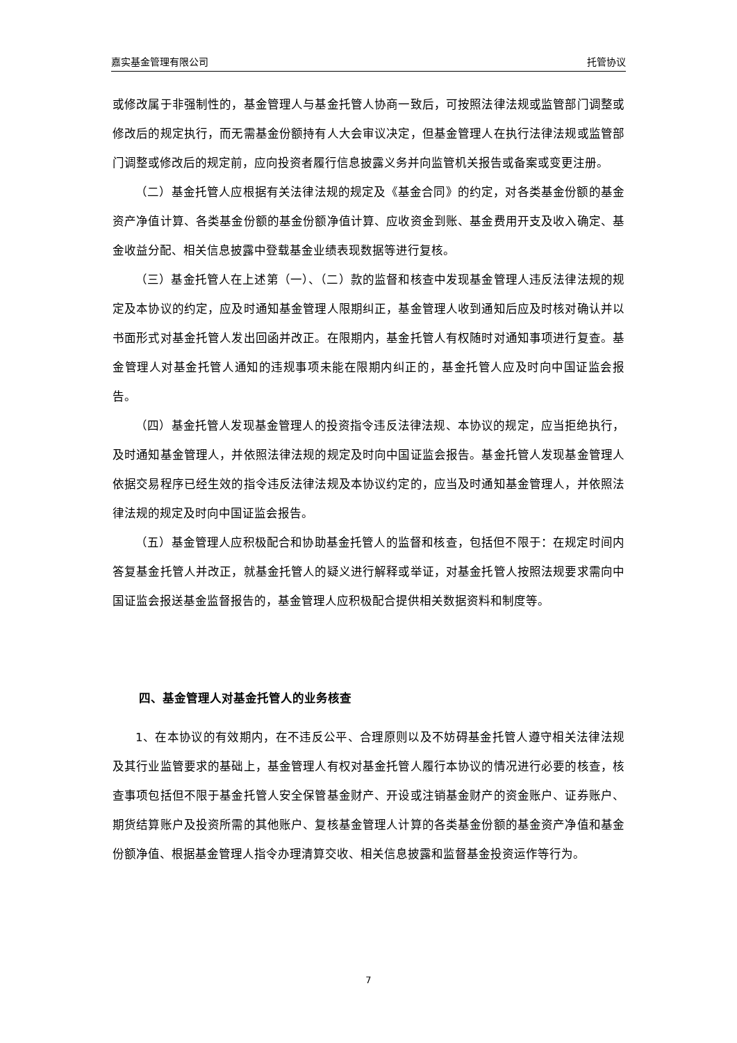嘉实基金管理有限公司 托管协议
或修改属于非强制性的，基金管理人与基金托管人协商一致后，可按照法律法规或监管部门调整或修改后的规定执行，而无需基金份额持有人大会审议决定，但基金管理人在执行法律法规或监管部门调整或修改后的规定前，应向投资者履行信息披露义务并向监管机关报告或备案或变更注册。
（二）基金托管人应根据有关法律法规的规定及《基金合同》的约定，对各类基金份额的基金资产净值计算、各类基金份额的基金份额净值计算、应收资金到账、基金费用开支及收入确定、基金收益分配、相关信息披露中登载基金业绩表现数据等进行复核。
（三）基金托管人在上述第（一）、（二）款的监督和核查中发现基金管理人违反法律法规的规定及本协议的约定，应及时通知基金管理人限期纠正，基金管理人收到通知后应及时核对确认并以书面形式对基金托管人发出回函并改正。在限期内，基金托管人有权随时对通知事项进行复查。基金管理人对基金托管人通知的违规事项未能在限期内纠正的，基金托管人应及时向中国证监会报告。
（四）基金托管人发现基金管理人的投资指令违反法律法规、本协议的规定，应当拒绝执行，及时通知基金管理人，并依照法律法规的规定及时向中国证监会报告。基金托管人发现基金管理人依据交易程序已经生效的指令违反法律法规及本协议约定的，应当及时通知基金管理人，并依照法律法规的规定及时向中国证监会报告。
（五）基金管理人应积极配合和协助基金托管人的监督和核查，包括但不限于：在规定时间内答复基金托管人并改正，就基金托管人的疑义进行解释或举证，对基金托管人按照法规要求需向中国证监会报送基金监督报告的，基金管理人应积极配合提供相关数据资料和制度等。
四、基金管理人对基金托管人的业务核查
1、在本协议的有效期内，在不违反公平、合理原则以及不妨碍基金托管人遵守相关法律法规及其行业监管要求的基础上，基金管理人有权对基金托管人履行本协议的情况进行必要的核查，核查事项包括但不限于基金托管人安全保管基金财产、开设或注销基金财产的资金账户、证券账户、期货结算账户及投资所需的其他账户、复核基金管理人计算的各类基金份额的基金资产净值和基金份额净值、根据基金管理人指令办理清算交收、相关信息披露和监督基金投资运作等行为。
7